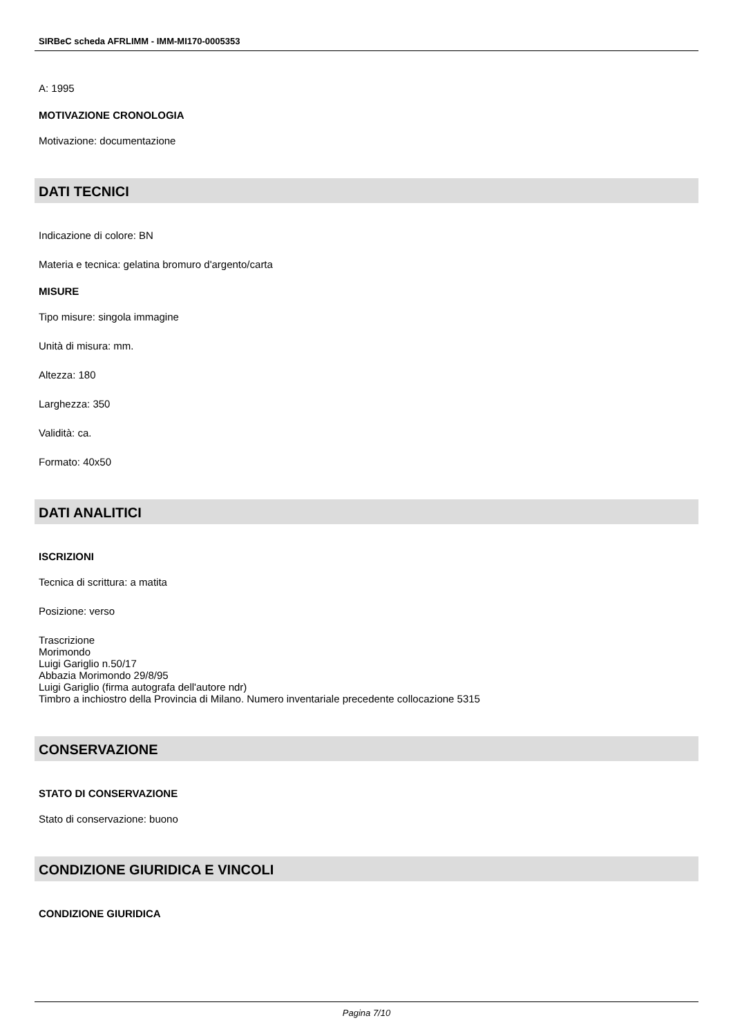SIRBeC scheda AFRLIMM - IMM-MI170-0005353
A: 1995
MOTIVAZIONE CRONOLOGIA
Motivazione: documentazione
DATI TECNICI
Indicazione di colore: BN
Materia e tecnica: gelatina bromuro d'argento/carta
MISURE
Tipo misure: singola immagine
Unità di misura: mm.
Altezza: 180
Larghezza: 350
Validità: ca.
Formato: 40x50
DATI ANALITICI
ISCRIZIONI
Tecnica di scrittura: a matita
Posizione: verso
Trascrizione
Morimondo
Luigi Gariglio n.50/17
Abbazia Morimondo 29/8/95
Luigi Gariglio (firma autografa dell'autore ndr)
Timbro a inchiostro della Provincia di Milano. Numero inventariale precedente collocazione 5315
CONSERVAZIONE
STATO DI CONSERVAZIONE
Stato di conservazione: buono
CONDIZIONE GIURIDICA E VINCOLI
CONDIZIONE GIURIDICA
Pagina 7/10